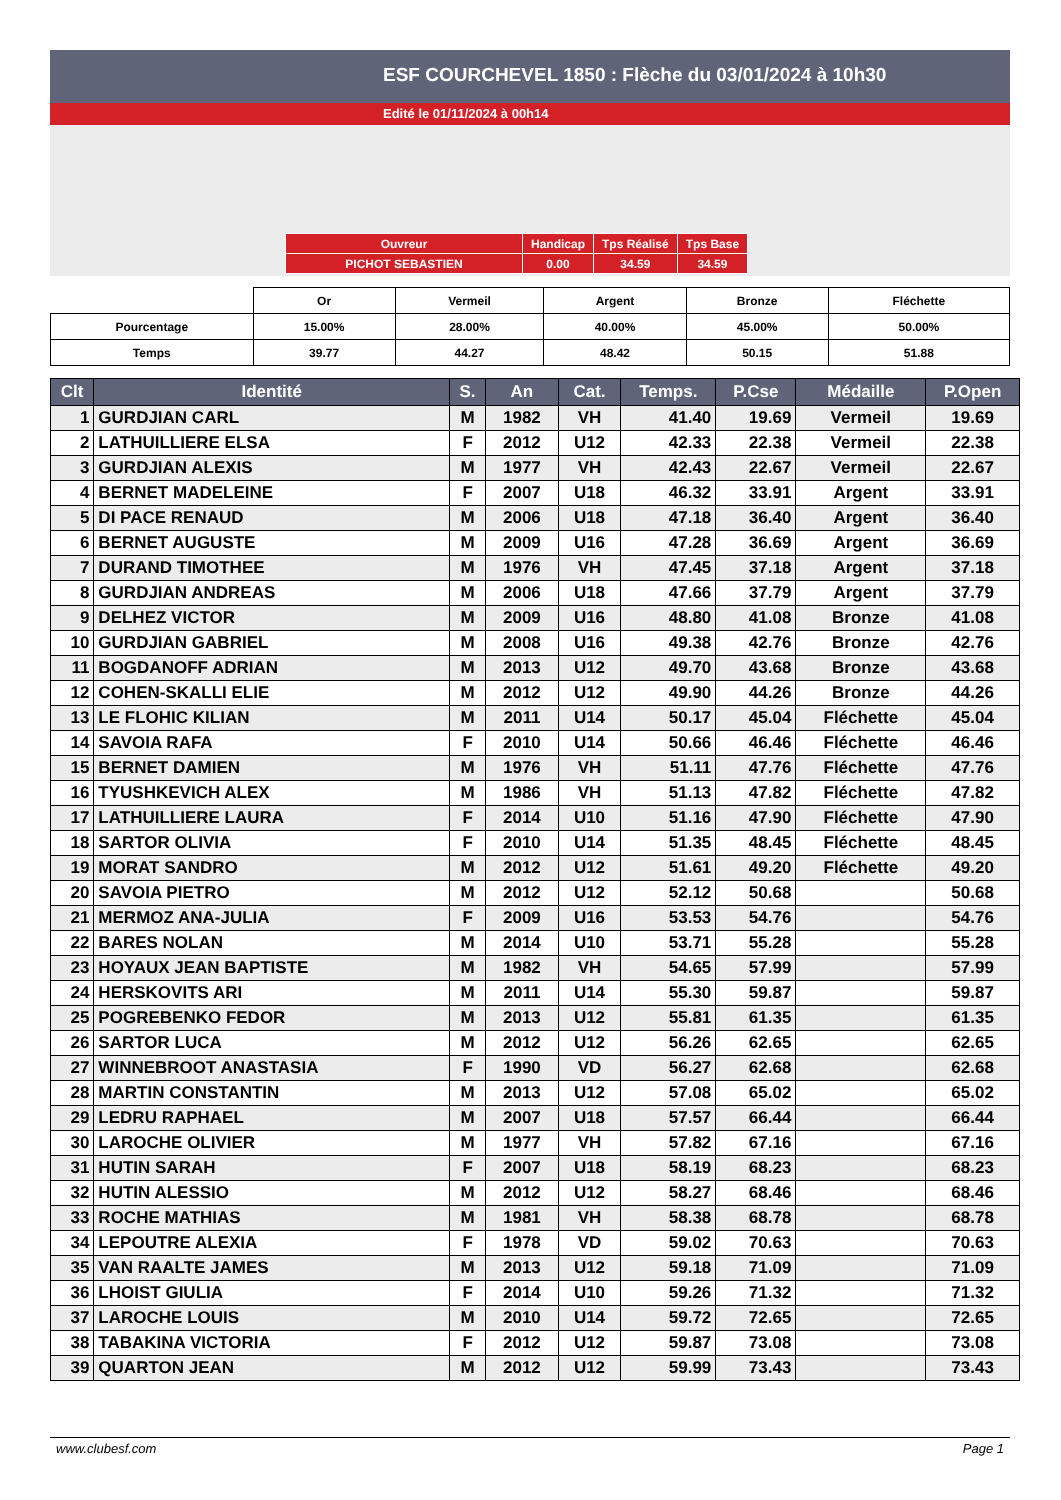ESF COURCHEVEL 1850 : Flèche du 03/01/2024 à 10h30
Edité le 01/11/2024 à 00h14
| Ouvreur | Handicap | Tps Réalisé | Tps Base |
| PICHOT SEBASTIEN | 0.00 | 34.59 | 34.59 |
| | Or | Vermeil | Argent | Bronze | Fléchette |
| Pourcentage | 15.00% | 28.00% | 40.00% | 45.00% | 50.00% |
| Temps | 39.77 | 44.27 | 48.42 | 50.15 | 51.88 |
| Clt | Identité | S. | An | Cat. | Temps. | P.Cse | Médaille | P.Open |
| --- | --- | --- | --- | --- | --- | --- | --- | --- |
| 1 | GURDJIAN CARL | M | 1982 | VH | 41.40 | 19.69 | Vermeil | 19.69 |
| 2 | LATHUILLIERE ELSA | F | 2012 | U12 | 42.33 | 22.38 | Vermeil | 22.38 |
| 3 | GURDJIAN ALEXIS | M | 1977 | VH | 42.43 | 22.67 | Vermeil | 22.67 |
| 4 | BERNET MADELEINE | F | 2007 | U18 | 46.32 | 33.91 | Argent | 33.91 |
| 5 | DI PACE RENAUD | M | 2006 | U18 | 47.18 | 36.40 | Argent | 36.40 |
| 6 | BERNET AUGUSTE | M | 2009 | U16 | 47.28 | 36.69 | Argent | 36.69 |
| 7 | DURAND TIMOTHEE | M | 1976 | VH | 47.45 | 37.18 | Argent | 37.18 |
| 8 | GURDJIAN ANDREAS | M | 2006 | U18 | 47.66 | 37.79 | Argent | 37.79 |
| 9 | DELHEZ VICTOR | M | 2009 | U16 | 48.80 | 41.08 | Bronze | 41.08 |
| 10 | GURDJIAN GABRIEL | M | 2008 | U16 | 49.38 | 42.76 | Bronze | 42.76 |
| 11 | BOGDANOFF ADRIAN | M | 2013 | U12 | 49.70 | 43.68 | Bronze | 43.68 |
| 12 | COHEN-SKALLI ELIE | M | 2012 | U12 | 49.90 | 44.26 | Bronze | 44.26 |
| 13 | LE FLOHIC KILIAN | M | 2011 | U14 | 50.17 | 45.04 | Fléchette | 45.04 |
| 14 | SAVOIA RAFA | F | 2010 | U14 | 50.66 | 46.46 | Fléchette | 46.46 |
| 15 | BERNET DAMIEN | M | 1976 | VH | 51.11 | 47.76 | Fléchette | 47.76 |
| 16 | TYUSHKEVICH ALEX | M | 1986 | VH | 51.13 | 47.82 | Fléchette | 47.82 |
| 17 | LATHUILLIERE LAURA | F | 2014 | U10 | 51.16 | 47.90 | Fléchette | 47.90 |
| 18 | SARTOR OLIVIA | F | 2010 | U14 | 51.35 | 48.45 | Fléchette | 48.45 |
| 19 | MORAT SANDRO | M | 2012 | U12 | 51.61 | 49.20 | Fléchette | 49.20 |
| 20 | SAVOIA PIETRO | M | 2012 | U12 | 52.12 | 50.68 | | 50.68 |
| 21 | MERMOZ ANA-JULIA | F | 2009 | U16 | 53.53 | 54.76 | | 54.76 |
| 22 | BARES NOLAN | M | 2014 | U10 | 53.71 | 55.28 | | 55.28 |
| 23 | HOYAUX JEAN BAPTISTE | M | 1982 | VH | 54.65 | 57.99 | | 57.99 |
| 24 | HERSKOVITS ARI | M | 2011 | U14 | 55.30 | 59.87 | | 59.87 |
| 25 | POGREBENKO FEDOR | M | 2013 | U12 | 55.81 | 61.35 | | 61.35 |
| 26 | SARTOR LUCA | M | 2012 | U12 | 56.26 | 62.65 | | 62.65 |
| 27 | WINNEBROOT ANASTASIA | F | 1990 | VD | 56.27 | 62.68 | | 62.68 |
| 28 | MARTIN CONSTANTIN | M | 2013 | U12 | 57.08 | 65.02 | | 65.02 |
| 29 | LEDRU RAPHAEL | M | 2007 | U18 | 57.57 | 66.44 | | 66.44 |
| 30 | LAROCHE OLIVIER | M | 1977 | VH | 57.82 | 67.16 | | 67.16 |
| 31 | HUTIN SARAH | F | 2007 | U18 | 58.19 | 68.23 | | 68.23 |
| 32 | HUTIN ALESSIO | M | 2012 | U12 | 58.27 | 68.46 | | 68.46 |
| 33 | ROCHE MATHIAS | M | 1981 | VH | 58.38 | 68.78 | | 68.78 |
| 34 | LEPOUTRE ALEXIA | F | 1978 | VD | 59.02 | 70.63 | | 70.63 |
| 35 | VAN RAALTE JAMES | M | 2013 | U12 | 59.18 | 71.09 | | 71.09 |
| 36 | LHOIST GIULIA | F | 2014 | U10 | 59.26 | 71.32 | | 71.32 |
| 37 | LAROCHE LOUIS | M | 2010 | U14 | 59.72 | 72.65 | | 72.65 |
| 38 | TABAKINA VICTORIA | F | 2012 | U12 | 59.87 | 73.08 | | 73.08 |
| 39 | QUARTON JEAN | M | 2012 | U12 | 59.99 | 73.43 | | 73.43 |
www.clubesf.com Page 1